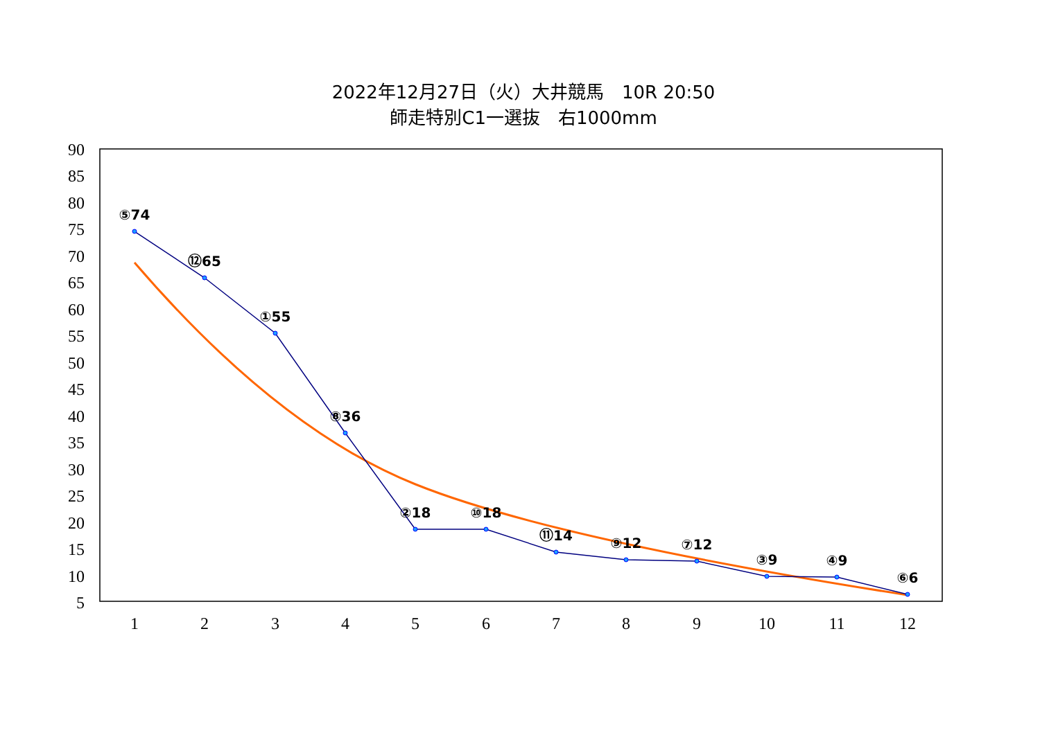2022年12月27日（火）大井競馬　10R 20:50
師走特別C1一選抜　右1000mm
90
85
80
75
70
65
60
55
50
45
40
35
30
25
20
15
10
5
1
2
3
4
5
6
7
8
9
10
11
12
⑤74
⑫65
①55
⑧36
②18
⑩18
⑪14
⑨12
⑦12
③9
④9
⑥6